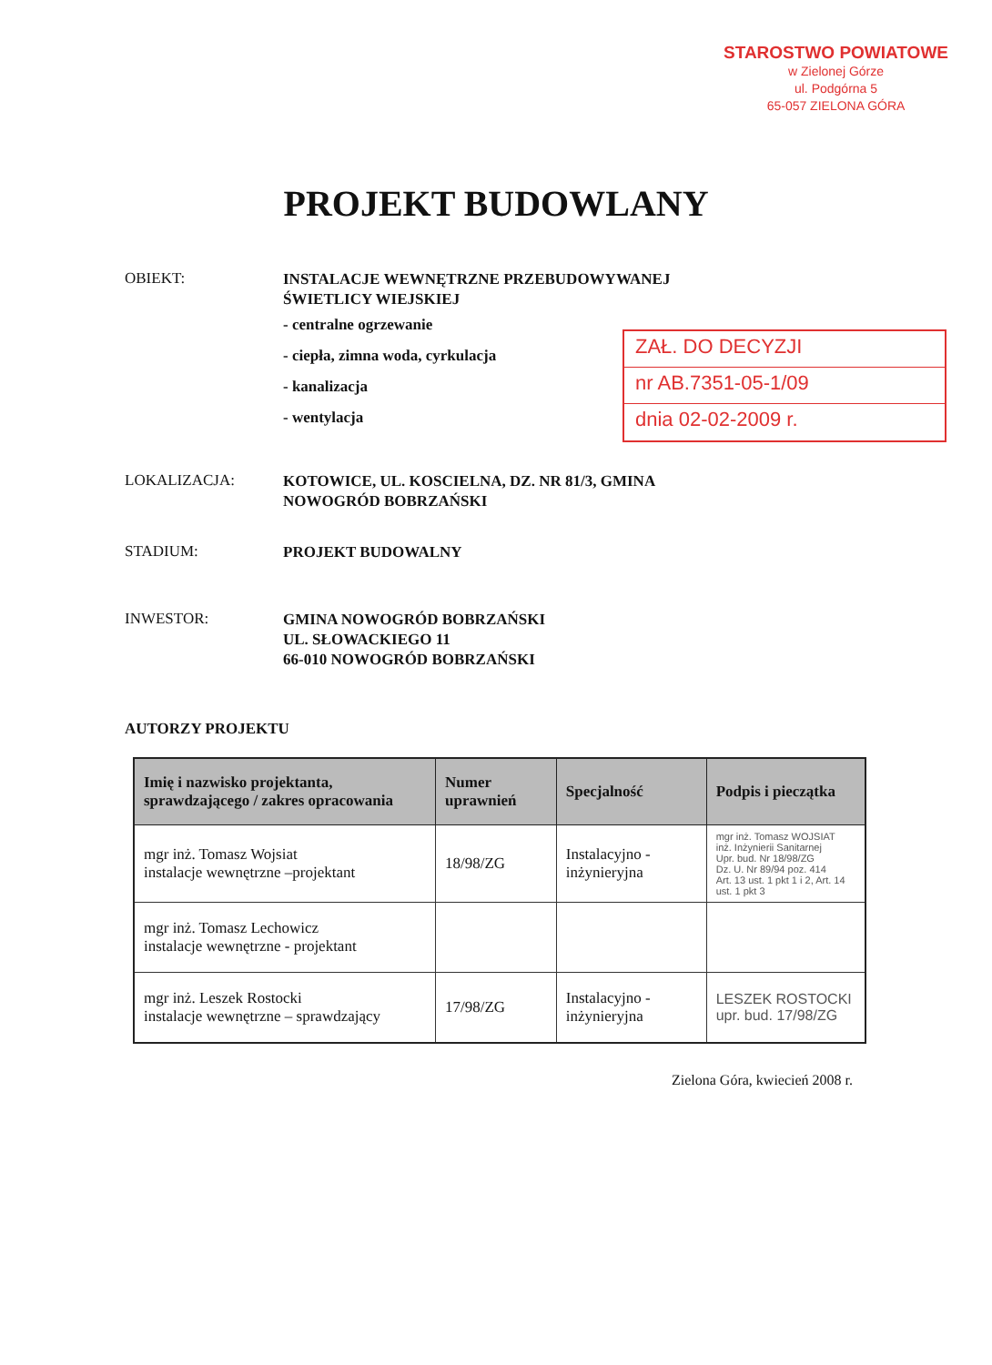STAROSTWO POWIATOWE
w Zielonej Górze
ul. Podgórna 5
65-057 ZIELONA GÓRA
PROJEKT BUDOWLANY
OBIEKT:
INSTALACJE WEWNĘTRZNE PRZEBUDOWYWANEJ
ŚWIETLICY WIEJSKIEJ
- centralne ogrzewanie
- ciepła, zimna woda, cyrkulacja
- kanalizacja
- wentylacja
ZAŁ. DO DECYZJI
nr AB.7351-05-1/09
dnia 02-02-2009 r.
LOKALIZACJA:
KOTOWICE, UL. KOSCIELNA, DZ. NR 81/3, GMINA
NOWOGRÓD BOBRZAŃSKI
STADIUM:
PROJEKT BUDOWALNY
INWESTOR:
GMINA NOWOGRÓD BOBRZAŃSKI
UL. SŁOWACKIEGO 11
66-010 NOWOGRÓD BOBRZAŃSKI
AUTORZY PROJEKTU
| Imię i nazwisko projektanta, sprawdzającego / zakres opracowania | Numer uprawnień | Specjalność | Podpis i pieczątka |
| --- | --- | --- | --- |
| mgr inż. Tomasz Wojsiat instalacje wewnętrzne –projektant | 18/98/ZG | Instalacyjno - inżynieryjna | mgr inż. Tomasz WOJSIAT inż. Inżynierii Sanitarnej Upr. bud. Nr 18/98/ZG Dz. U. Nr 89/94 poz. 414 Art. 13 ust. 1 pkt 1 i 2, Art. 14 ust. 1 pkt 3 |
| mgr inż. Tomasz Lechowicz instalacje wewnętrzne - projektant | | | |
| mgr inż. Leszek Rostocki instalacje wewnętrzne – sprawdzający | 17/98/ZG | Instalacyjno - inżynieryjna | LESZEK ROSTOCKI upr. bud. 17/98/ZG |
Zielona Góra, kwiecień 2008 r.